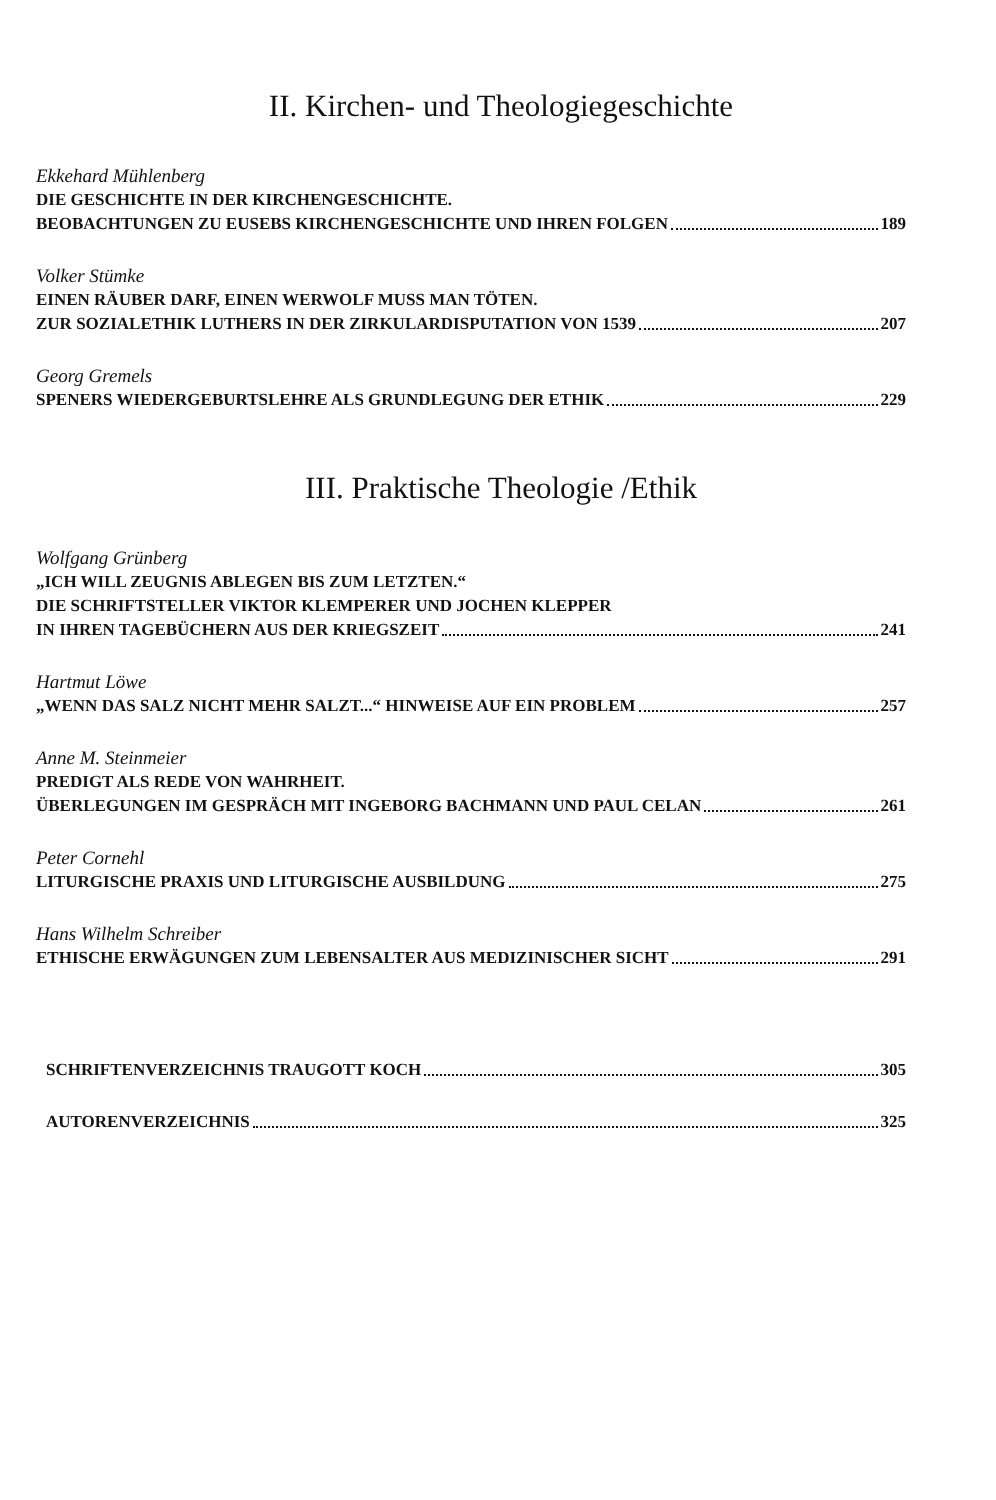II. Kirchen- und Theologiegeschichte
Ekkehard Mühlenberg
DIE GESCHICHTE IN DER KIRCHENGESCHICHTE.
BEOBACHTUNGEN ZU EUSEBS KIRCHENGESCHICHTE UND IHREN FOLGEN 189
Volker Stümke
EINEN RÄUBER DARF, EINEN WERWOLF MUSS MAN TÖTEN.
ZUR SOZIALETHIK LUTHERS IN DER ZIRKULARDISPUTATION VON 1539 207
Georg Gremels
SPENERS WIEDERGEBURTSLEHRE ALS GRUNDLEGUNG DER ETHIK 229
III. Praktische Theologie /Ethik
Wolfgang Grünberg
„ICH WILL ZEUGNIS ABLEGEN BIS ZUM LETZTEN.“
DIE SCHRIFTSTELLER VIKTOR KLEMPERER UND JOCHEN KLEPPER
IN IHREN TAGEBÜCHERN AUS DER KRIEGSZEIT 241
Hartmut Löwe
„WENN DAS SALZ NICHT MEHR SALZT...“ HINWEISE AUF EIN PROBLEM 257
Anne M. Steinmeier
PREDIGT ALS REDE VON WAHRHEIT.
ÜBERLEGUNGEN IM GESPRÄCH MIT INGEBORG BACHMANN UND PAUL CELAN 261
Peter Cornehl
LITURGISCHE PRAXIS UND LITURGISCHE AUSBILDUNG 275
Hans Wilhelm Schreiber
ETHISCHE ERWÄGUNGEN ZUM LEBENSALTER AUS MEDIZINISCHER SICHT 291
SCHRIFTENVERZEICHNIS TRAUGOTT KOCH 305
AUTORENVERZEICHNIS 325